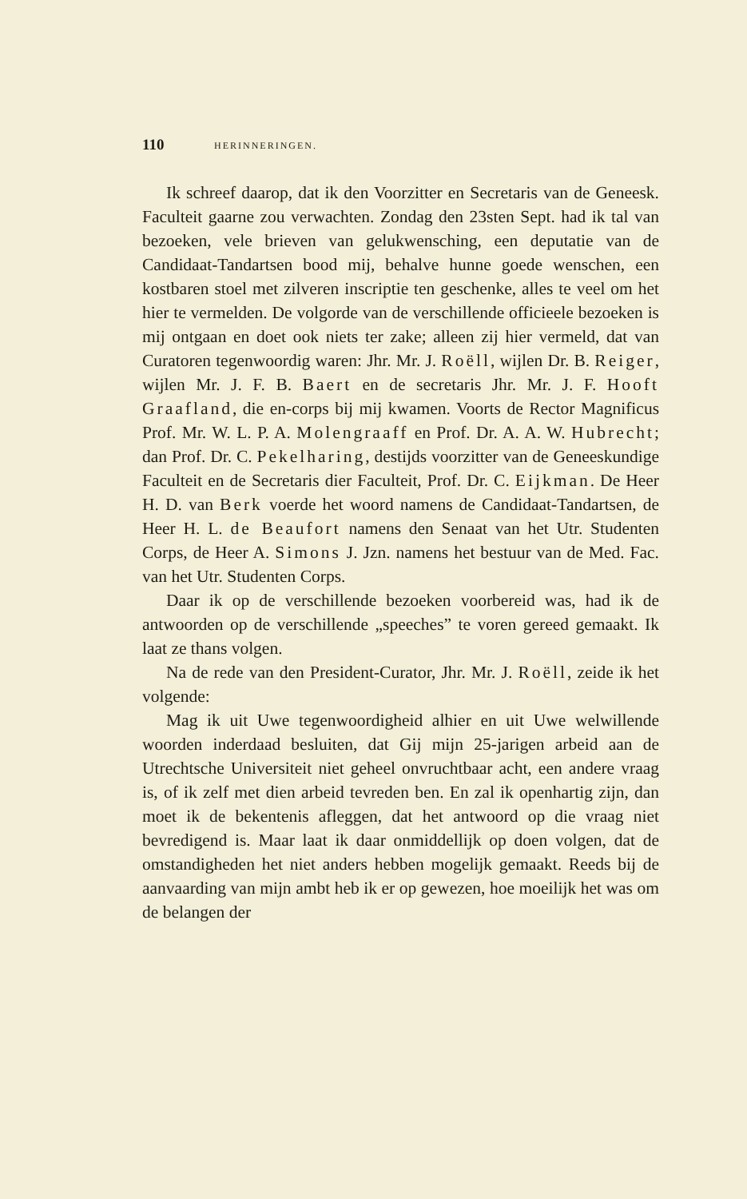110 HERINNERINGEN.
Ik schreef daarop, dat ik den Voorzitter en Secretaris van de Geneesk. Faculteit gaarne zou verwachten. Zondag den 23sten Sept. had ik tal van bezoeken, vele brieven van gelukwensching, een deputatie van de Candidaat-Tandartsen bood mij, behalve hunne goede wenschen, een kostbaren stoel met zilveren inscriptie ten geschenke, alles te veel om het hier te vermelden. De volgorde van de verschillende officieele bezoeken is mij ontgaan en doet ook niets ter zake; alleen zij hier vermeld, dat van Curatoren tegenwoordig waren: Jhr. Mr. J. Roëll, wijlen Dr. B. Reiger, wijlen Mr. J. F. B. Baert en de secretaris Jhr. Mr. J. F. Hooft Graafland, die en-corps bij mij kwamen. Voorts de Rector Magnificus Prof. Mr. W. L. P. A. Molengraaff en Prof. Dr. A. A. W. Hubrecht; dan Prof. Dr. C. Pekelharing, destijds voorzitter van de Geneeskundige Faculteit en de Secretaris dier Faculteit, Prof. Dr. C. Eijkman. De Heer H. D. van Berk voerde het woord namens de Candidaat-Tandartsen, de Heer H. L. de Beaufort namens den Senaat van het Utr. Studenten Corps, de Heer A. Simons J. Jzn. namens het bestuur van de Med. Fac. van het Utr. Studenten Corps.
Daar ik op de verschillende bezoeken voorbereid was, had ik de antwoorden op de verschillende „speeches” te voren gereed gemaakt. Ik laat ze thans volgen.
Na de rede van den President-Curator, Jhr. Mr. J. Roëll, zeide ik het volgende:
Mag ik uit Uwe tegenwoordigheid alhier en uit Uwe welwillende woorden inderdaad besluiten, dat Gij mijn 25-jarigen arbeid aan de Utrechtsche Universiteit niet geheel onvruchtbaar acht, een andere vraag is, of ik zelf met dien arbeid tevreden ben. En zal ik openhartig zijn, dan moet ik de bekentenis afleggen, dat het antwoord op die vraag niet bevredigend is. Maar laat ik daar onmiddellijk op doen volgen, dat de omstandigheden het niet anders hebben mogelijk gemaakt. Reeds bij de aanvaarding van mijn ambt heb ik er op gewezen, hoe moeilijk het was om de belangen der